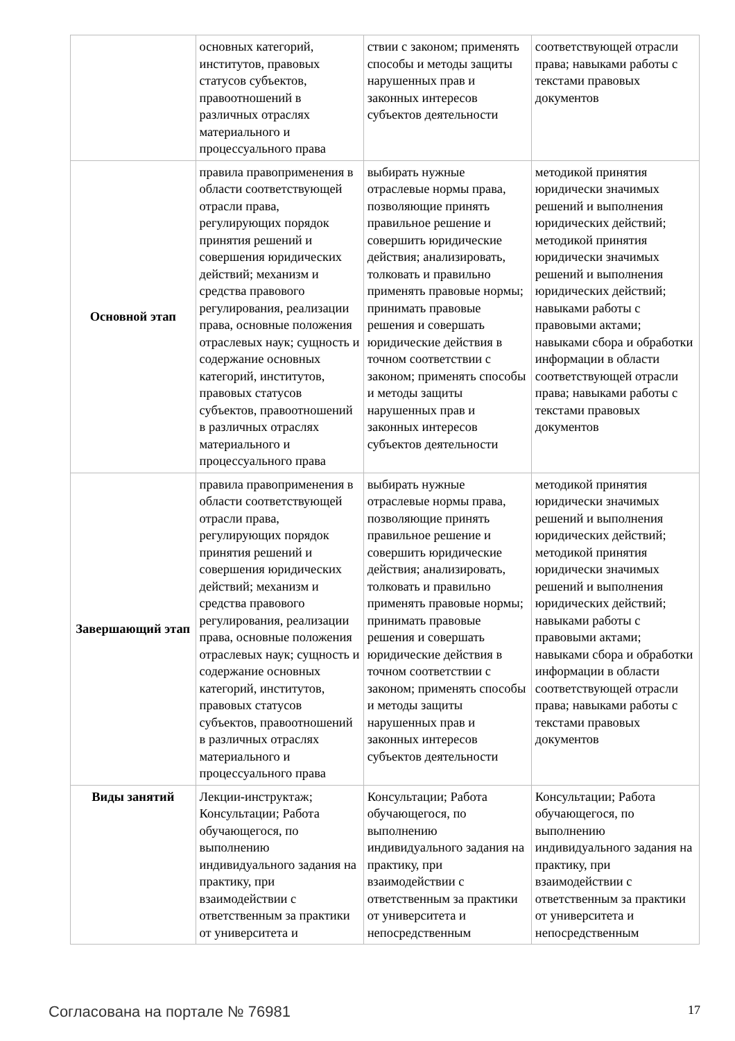| | основных категорий, институтов, правовых статусов субъектов, правоотношений в различных отраслях материального и процессуального права | ствии с законом; применять способы и методы защиты нарушенных прав и законных интересов субъектов деятельности | соответствующей отрасли права; навыками работы с текстами правовых документов |
| Основной этап | правила правоприменения в области соответствующей отрасли права, регулирующих порядок принятия решений и совершения юридических действий; механизм и средства правового регулирования, реализации права, основные положения отраслевых наук; сущность и содержание основных категорий, институтов, правовых статусов субъектов, правоотношений в различных отраслях материального и процессуального права | выбирать нужные отраслевые нормы права, позволяющие принять правильное решение и совершить юридические действия; анализировать, толковать и правильно применять правовые нормы; принимать правовые решения и совершать юридические действия в точном соответствии с законом; применять способы и методы защиты нарушенных прав и законных интересов субъектов деятельности | методикой принятия юридически значимых решений и выполнения юридических действий; методикой принятия юридически значимых решений и выполнения юридических действий; навыками работы с правовыми актами; навыками сбора и обработки информации в области соответствующей отрасли права; навыками работы с текстами правовых документов |
| Завершающий этап | правила правоприменения в области соответствующей отрасли права, регулирующих порядок принятия решений и совершения юридических действий; механизм и средства правового регулирования, реализации права, основные положения отраслевых наук; сущность и содержание основных категорий, институтов, правовых статусов субъектов, правоотношений в различных отраслях материального и процессуального права | выбирать нужные отраслевые нормы права, позволяющие принять правильное решение и совершить юридические действия; анализировать, толковать и правильно применять правовые нормы; принимать правовые решения и совершать юридические действия в точном соответствии с законом; применять способы и методы защиты нарушенных прав и законных интересов субъектов деятельности | методикой принятия юридически значимых решений и выполнения юридических действий; методикой принятия юридически значимых решений и выполнения юридических действий; навыками работы с правовыми актами; навыками сбора и обработки информации в области соответствующей отрасли права; навыками работы с текстами правовых документов |
| Виды занятий | Лекции-инструктаж; Консультации; Работа обучающегося, по выполнению индивидуального задания на практику, при взаимодействии с ответственным за практики от университета и | Консультации; Работа обучающегося, по выполнению индивидуального задания на практику, при взаимодействии с ответственным за практики от университета и непосредственным | Консультации; Работа обучающегося, по выполнению индивидуального задания на практику, при взаимодействии с ответственным за практики от университета и непосредственным |
Согласована на портале № 76981 17